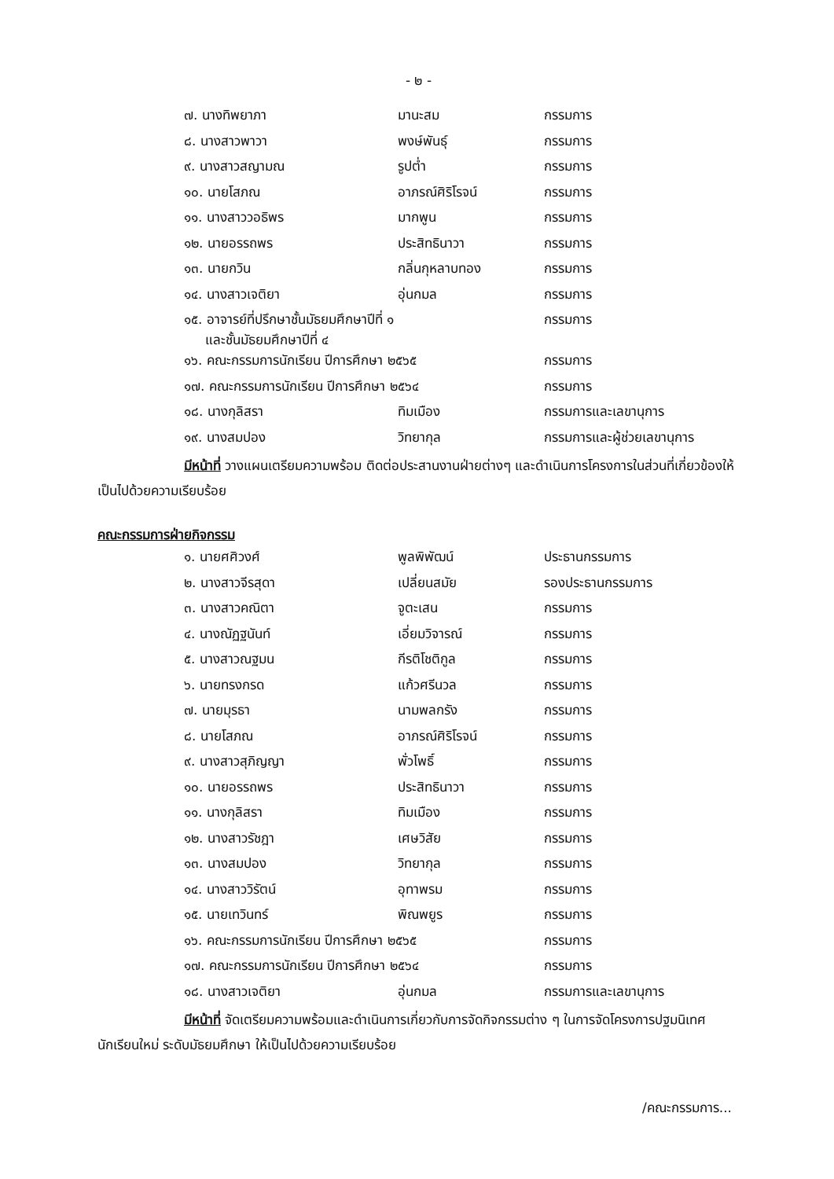- ๒ -
| ๗. นางทิพยาภา | มานะสม | กรรมการ |
| ๘. นางสาวพาวา | พงษ์พันธุ์ | กรรมการ |
| ๙. นางสาวสญามณ | รูปต่ำ | กรรมการ |
| ๑๐. นายโสภณ | อาภรณ์ศิริโรจน์ | กรรมการ |
| ๑๑. นางสาววอธิพร | มากพูน | กรรมการ |
| ๑๒. นายอรรถพร | ประสิทธินาวา | กรรมการ |
| ๑๓. นายกวิน | กลิ่นกุหลาบทอง | กรรมการ |
| ๑๔. นางสาวเจติยา | อุ่นกมล | กรรมการ |
| ๑๕. อาจารย์ที่ปรึกษาชั้นมัธยมศึกษาปีที่ ๑ และชั้นมัธยมศึกษาปีที่ ๔ | | กรรมการ |
| ๑๖. คณะกรรมการนักเรียน ปีการศึกษา ๒๕๖๕ | | กรรมการ |
| ๑๗. คณะกรรมการนักเรียน ปีการศึกษา ๒๕๖๔ | | กรรมการ |
| ๑๘. นางกุลิสรา | ทิมเมือง | กรรมการและเลขานุการ |
| ๑๙. นางสมปอง | วิทยากุล | กรรมการและผู้ช่วยเลขานุการ |
มีหน้าที่ วางแผนเตรียมความพร้อม ติดต่อประสานงานฝ่ายต่างๆ และดำเนินการโครงการในส่วนที่เกี่ยวข้องให้เป็นไปด้วยความเรียบร้อย
คณะกรรมการฝ่ายกิจกรรม
| ๑. นายศศิวงศ์ | พูลพิพัฒน์ | ประธานกรรมการ |
| ๒. นางสาวจีรสุดา | เปลี่ยนสมัย | รองประธานกรรมการ |
| ๓. นางสาวคณิตา | จูตะเสน | กรรมการ |
| ๔. นางณัฏฐนันท์ | เอี่ยมวิจารณ์ | กรรมการ |
| ๕. นางสาวณฐมน | กีรติโชติกูล | กรรมการ |
| ๖. นายทรงกรด | แก้วศรีนวล | กรรมการ |
| ๗. นายมุรธา | นามพลกรัง | กรรมการ |
| ๘. นายโสภณ | อาภรณ์ศิริโรจน์ | กรรมการ |
| ๙. นางสาวสุภิญญา | พั่วโพธิ์ | กรรมการ |
| ๑๐. นายอรรถพร | ประสิทธินาวา | กรรมการ |
| ๑๑. นางกุลิสรา | ทิมเมือง | กรรมการ |
| ๑๒. นางสาวรัชฎา | เศษวิสัย | กรรมการ |
| ๑๓. นางสมปอง | วิทยากุล | กรรมการ |
| ๑๔. นางสาววิรัตน์ | อุทาพรม | กรรมการ |
| ๑๕. นายเทวินทร์ | พิณพยูร | กรรมการ |
| ๑๖. คณะกรรมการนักเรียน ปีการศึกษา ๒๕๖๕ | | กรรมการ |
| ๑๗. คณะกรรมการนักเรียน ปีการศึกษา ๒๕๖๔ | | กรรมการ |
| ๑๘. นางสาวเจติยา | อุ่นกมล | กรรมการและเลขานุการ |
มีหน้าที่ จัดเตรียมความพร้อมและดำเนินการเกี่ยวกับการจัดกิจกรรมต่าง ๆ ในการจัดโครงการปฐมนิเทศนักเรียนใหม่ ระดับมัธยมศึกษา ให้เป็นไปด้วยความเรียบร้อย
/คณะกรรมการ...